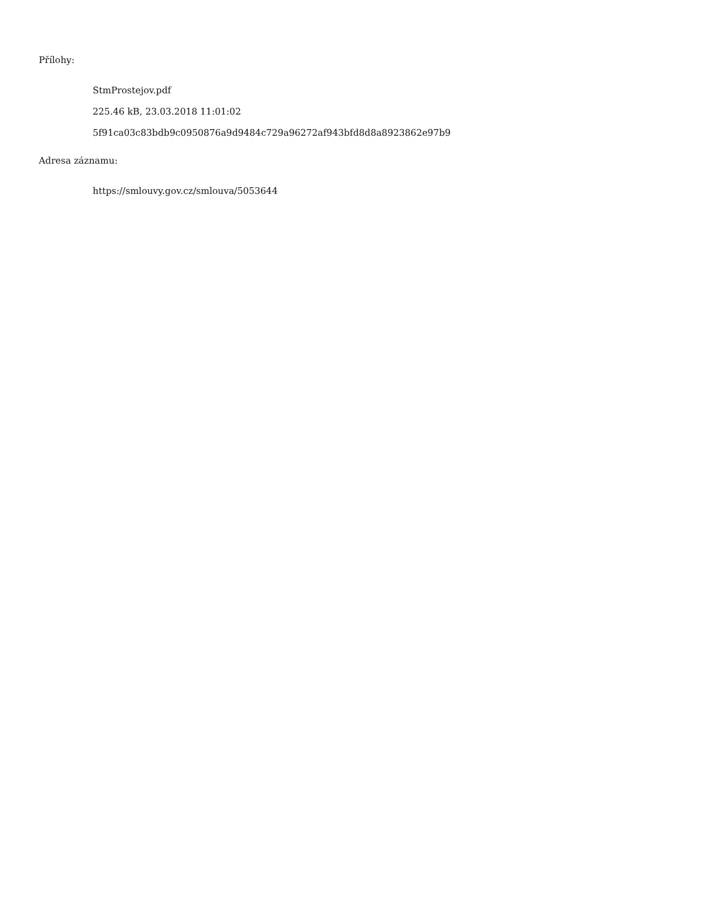Přílohy:
StmProstejov.pdf
225.46 kB, 23.03.2018 11:01:02
5f91ca03c83bdb9c0950876a9d9484c729a96272af943bfd8d8a8923862e97b9
Adresa záznamu:
https://smlouvy.gov.cz/smlouva/5053644